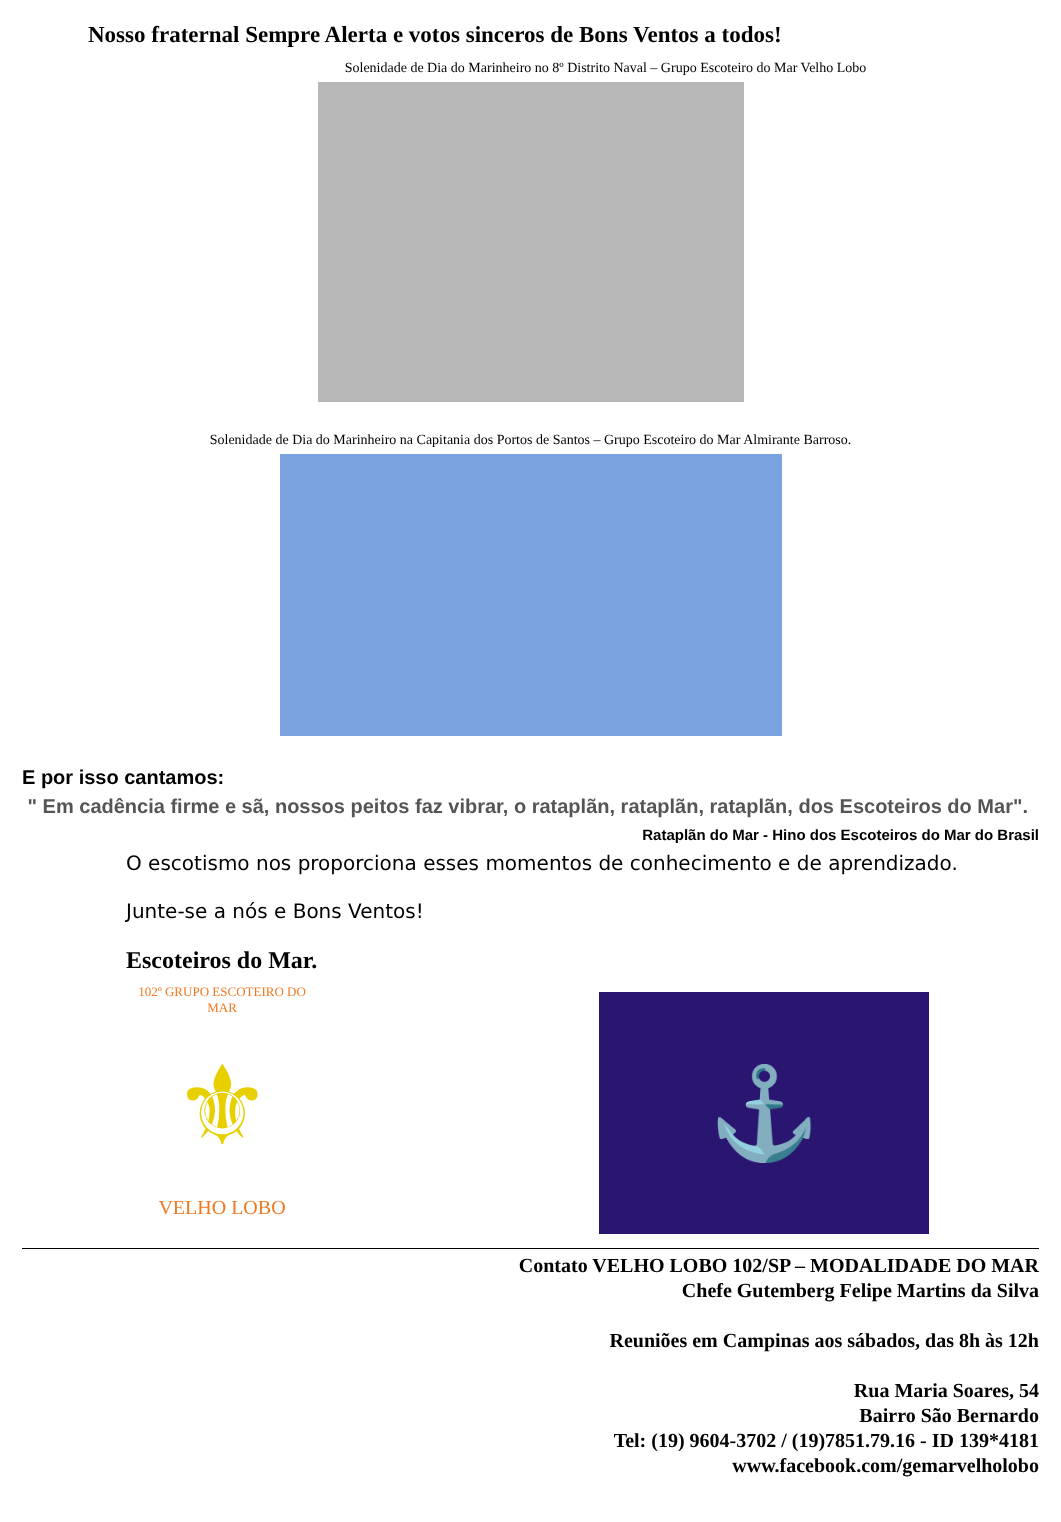Nosso fraternal Sempre Alerta e votos sinceros de Bons Ventos a todos!
Solenidade de Dia do Marinheiro no 8º Distrito Naval – Grupo Escoteiro do Mar Velho Lobo
Solenidade de Dia do Marinheiro na Capitania dos Portos de Santos – Grupo Escoteiro do Mar Almirante Barroso.
E por isso cantamos:
" Em cadência firme e sã, nossos peitos faz vibrar, o rataplãn, rataplãn, rataplãn, dos Escoteiros do Mar".
Rataplãn do Mar - Hino dos Escoteiros do Mar do Brasil
O escotismo nos proporciona esses momentos de conhecimento e de aprendizado.
Junte-se a nós e Bons Ventos!
Escoteiros do Mar.
102º GRUPO ESCOTEIRO DO MAR
⚜
VELHO LOBO
⚓
Contato VELHO LOBO 102/SP – MODALIDADE DO MAR
Chefe Gutemberg Felipe Martins da Silva
Reuniões em Campinas aos sábados, das 8h às 12h
Rua Maria Soares, 54
Bairro São Bernardo
Tel: (19) 9604-3702 / (19)7851.79.16 - ID 139*4181
www.facebook.com/gemarvelholobo